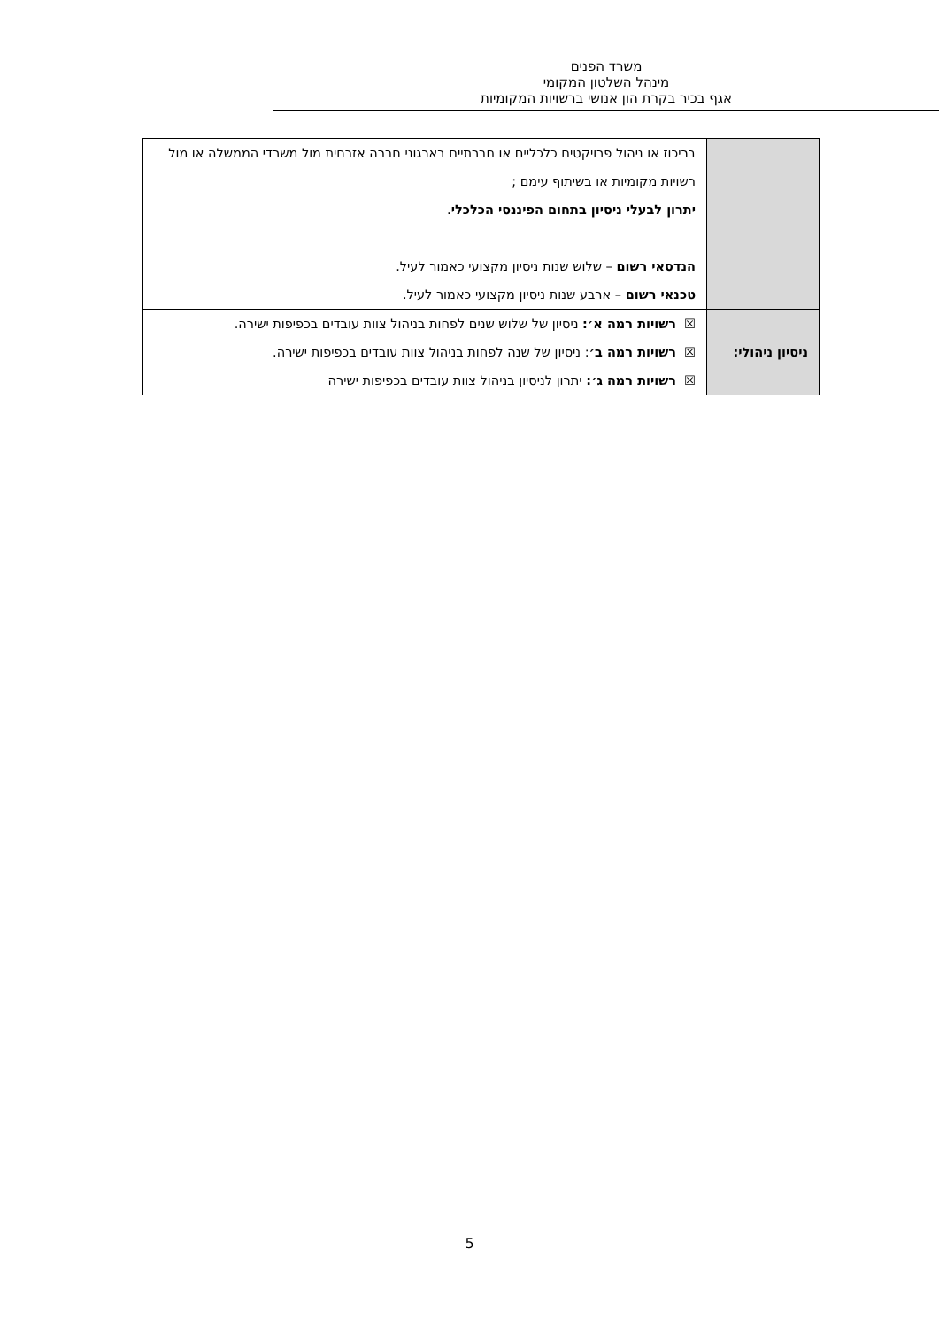משרד הפנים
מינהל השלטון המקומי
אגף בכיר בקרת הון אנושי ברשויות המקומיות
| | בריכוז או ניהול פרויקטים כלכליים או חברתיים בארגוני חברה אזרחית מול משרדי הממשלה או מול רשויות מקומיות או בשיתוף עימם ; יתרון לבעלי ניסיון בתחום הפיננסי הכלכלי . הנדסאי רשום – שלוש שנות ניסיון מקצועי כאמור לעיל. טכנאי רשום – ארבע שנות ניסיון מקצועי כאמור לעיל. |
| ניסיון ניהולי: | ☒ רשויות רמה א׳: ניסיון של שלוש שנים לפחות בניהול צוות עובדים בכפיפות ישירה. ☒ רשויות רמה ב׳ : ניסיון של שנה לפחות בניהול צוות עובדים בכפיפות ישירה. ☒ רשויות רמה ג׳: יתרון לניסיון בניהול צוות עובדים בכפיפות ישירה |
5